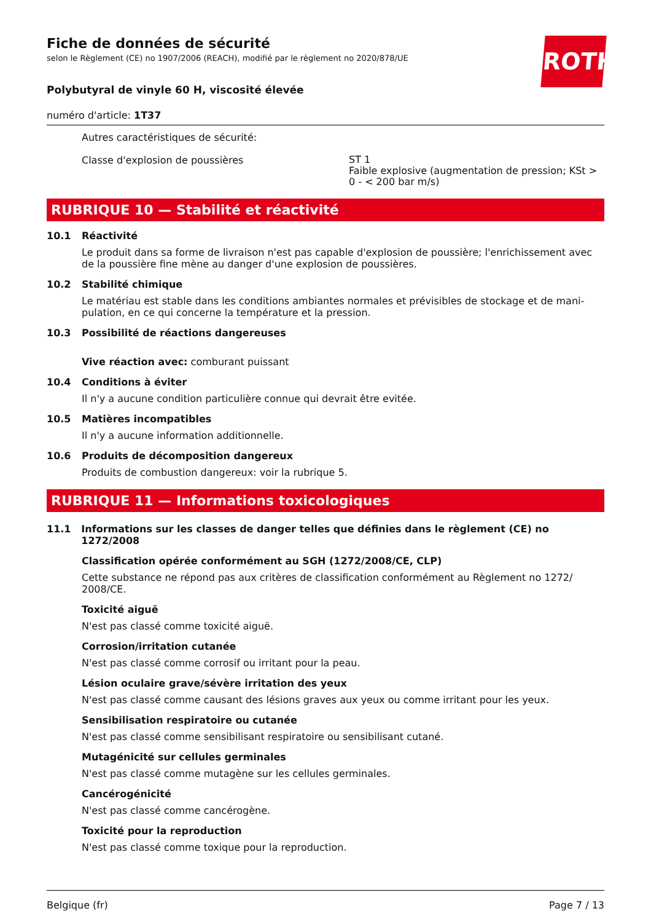ROTH
Fiche de données de sécurité
selon le Règlement (CE) no 1907/2006 (REACH), modifié par le règlement no 2020/878/UE
Polybutyral de vinyle 60 H, viscosité élevée
numéro d'article: 1T37
Autres caractéristiques de sécurité:
Classe d'explosion de poussières
ST 1
Faible explosive (augmentation de pression; KSt > 0 - < 200 bar m/s)
RUBRIQUE 10 — Stabilité et réactivité
10.1 Réactivité
Le produit dans sa forme de livraison n'est pas capable d'explosion de poussière; l'enrichissement avec de la poussière fine mène au danger d'une explosion de poussières.
10.2 Stabilité chimique
Le matériau est stable dans les conditions ambiantes normales et prévisibles de stockage et de mani-pulation, en ce qui concerne la température et la pression.
10.3 Possibilité de réactions dangereuses
Vive réaction avec: comburant puissant
10.4 Conditions à éviter
Il n'y a aucune condition particulière connue qui devrait être evitée.
10.5 Matières incompatibles
Il n'y a aucune information additionnelle.
10.6 Produits de décomposition dangereux
Produits de combustion dangereux: voir la rubrique 5.
RUBRIQUE 11 — Informations toxicologiques
11.1 Informations sur les classes de danger telles que définies dans le règlement (CE) no 1272/2008
Classification opérée conformément au SGH (1272/2008/CE, CLP)
Cette substance ne répond pas aux critères de classification conformément au Règlement no 1272/ 2008/CE.
Toxicité aiguë
N'est pas classé comme toxicité aiguë.
Corrosion/irritation cutanée
N'est pas classé comme corrosif ou irritant pour la peau.
Lésion oculaire grave/sévère irritation des yeux
N'est pas classé comme causant des lésions graves aux yeux ou comme irritant pour les yeux.
Sensibilisation respiratoire ou cutanée
N'est pas classé comme sensibilisant respiratoire ou sensibilisant cutané.
Mutagénicité sur cellules germinales
N'est pas classé comme mutagène sur les cellules germinales.
Cancérogénicité
N'est pas classé comme cancérogène.
Toxicité pour la reproduction
N'est pas classé comme toxique pour la reproduction.
Belgique (fr) Page 7 / 13